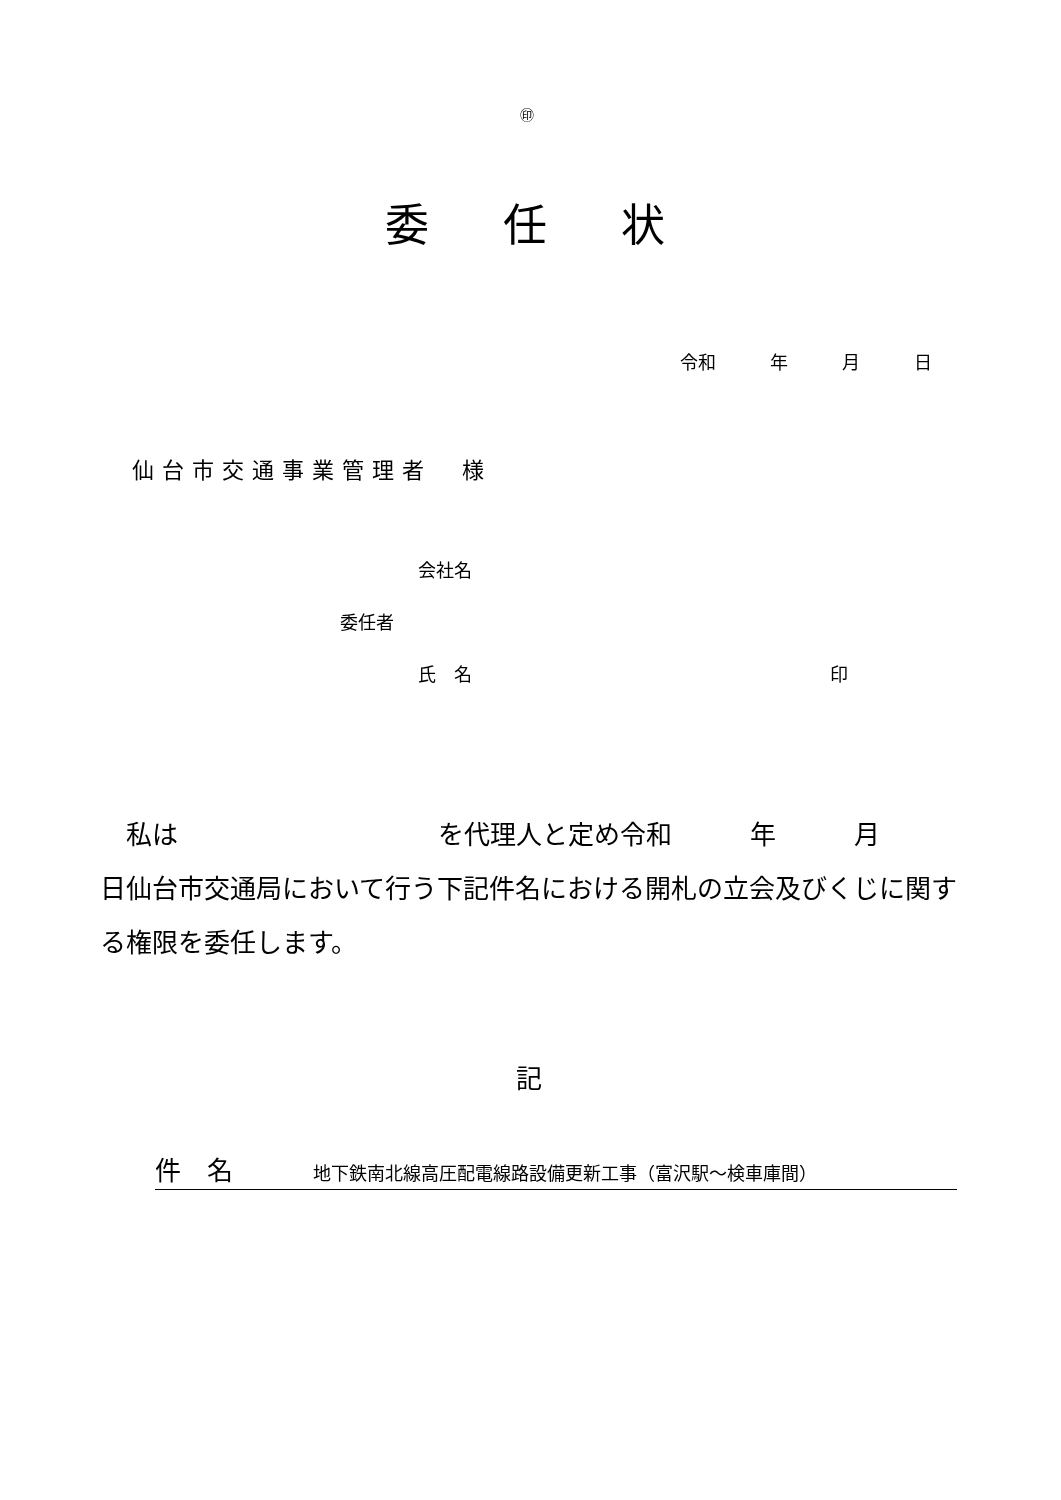㊞
委 任 状
令和　　　年　　　月　　　日
仙台市交通事業管理者　様
会社名
委任者
氏　名 印
　私は　　　　　　　　　　を代理人と定め令和　　　年　　　月　　　日仙台市交通局において行う下記件名における開札の立会及びくじに関する権限を委任します。
記
件　名 地下鉄南北線高圧配電線路設備更新工事（富沢駅～検車庫間）